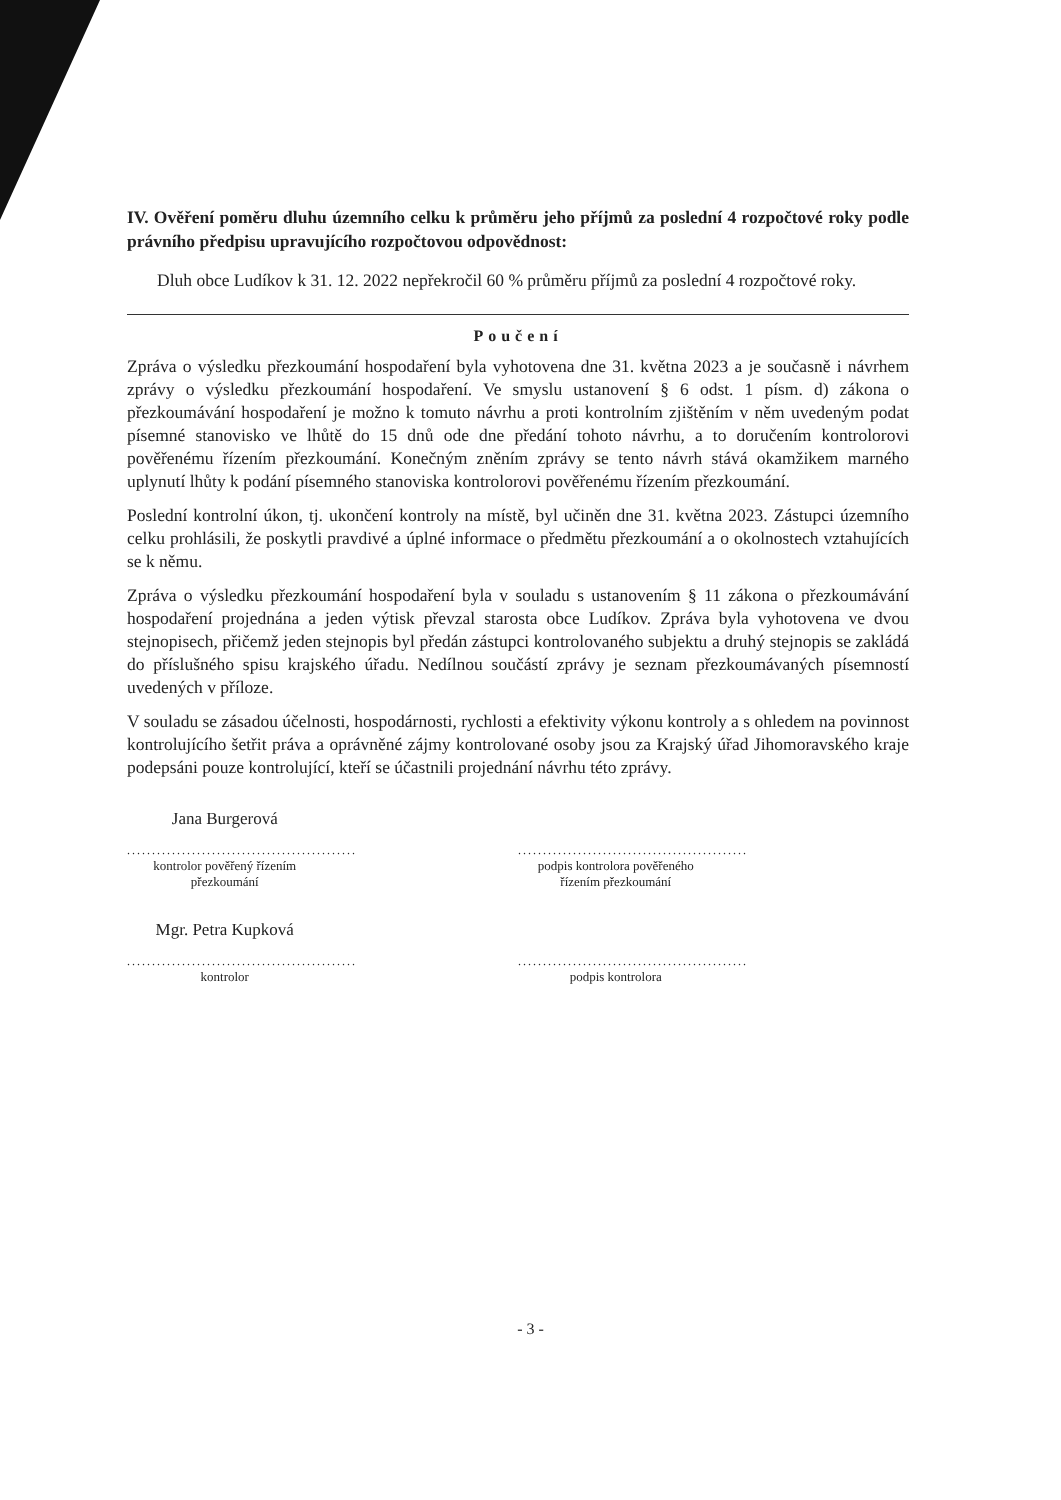IV. Ověření poměru dluhu územního celku k průměru jeho příjmů za poslední 4 rozpočtové roky podle právního předpisu upravujícího rozpočtovou odpovědnost:
Dluh obce Ludíkov k 31. 12. 2022 nepřekročil 60 % průměru příjmů za poslední 4 rozpočtové roky.
Poučení
Zpráva o výsledku přezkoumání hospodaření byla vyhotovena dne 31. května 2023 a je současně i návrhem zprávy o výsledku přezkoumání hospodaření. Ve smyslu ustanovení § 6 odst. 1 písm. d) zákona o přezkoumávání hospodaření je možno k tomuto návrhu a proti kontrolním zjištěním v něm uvedeným podat písemné stanovisko ve lhůtě do 15 dnů ode dne předání tohoto návrhu, a to doručením kontrolorovi pověřenému řízením přezkoumání. Konečným zněním zprávy se tento návrh stává okamžikem marného uplynutí lhůty k podání písemného stanoviska kontrolorovi pověřenému řízením přezkoumání.
Poslední kontrolní úkon, tj. ukončení kontroly na místě, byl učiněn dne 31. května 2023. Zástupci územního celku prohlásili, že poskytli pravdivé a úplné informace o předmětu přezkoumání a o okolnostech vztahujících se k němu.
Zpráva o výsledku přezkoumání hospodaření byla v souladu s ustanovením § 11 zákona o přezkoumávání hospodaření projednána a jeden výtisk převzal starosta obce Ludíkov. Zpráva byla vyhotovena ve dvou stejnopisech, přičemž jeden stejnopis byl předán zástupci kontrolovaného subjektu a druhý stejnopis se zakládá do příslušného spisu krajského úřadu. Nedílnou součástí zprávy je seznam přezkoumávaných písemností uvedených v příloze.
V souladu se zásadou účelnosti, hospodárnosti, rychlosti a efektivity výkonu kontroly a s ohledem na povinnost kontrolujícího šetřit práva a oprávněné zájmy kontrolované osoby jsou za Krajský úřad Jihomoravského kraje podepsáni pouze kontrolující, kteří se účastnili projednání návrhu této zprávy.
Jana Burgerová
..............................................
kontrolor pověřený řízením přezkoumání
..............................................
podpis kontrolora pověřeného řízením přezkoumání
Mgr. Petra Kupková
..............................................
kontrolor
..............................................
podpis kontrolora
- 3 -